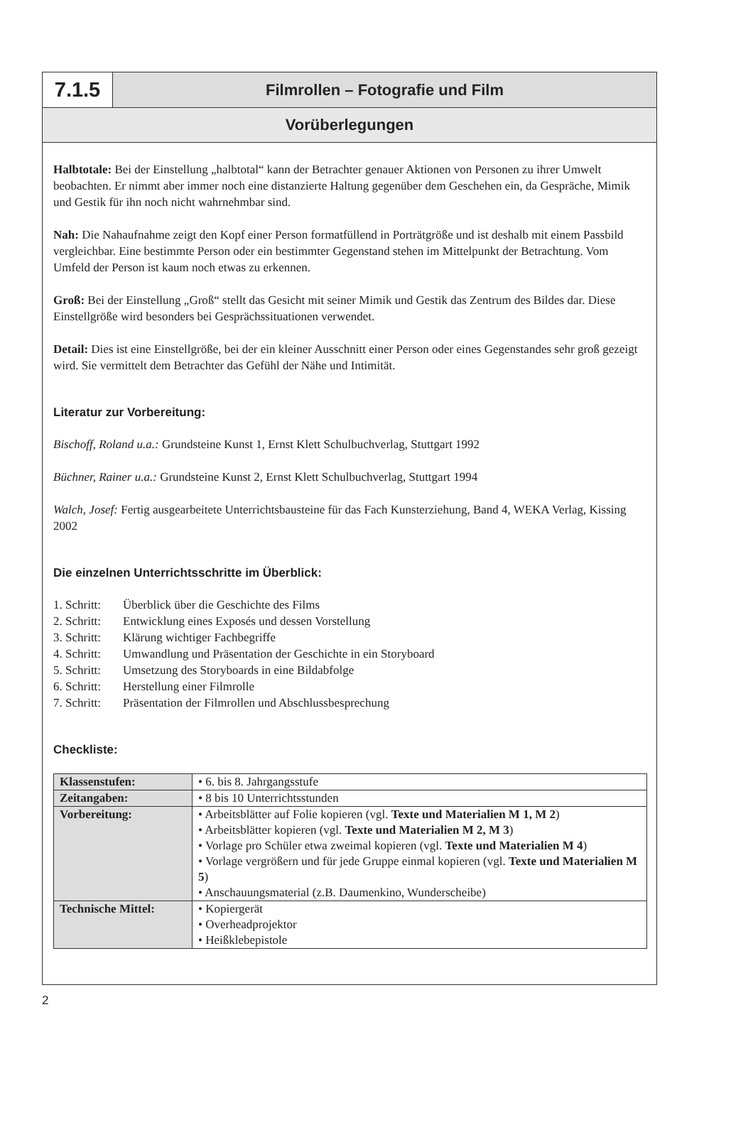7.1.5
Filmrollen – Fotografie und Film
Vorüberlegungen
Halbtotale: Bei der Einstellung „halbtotal“ kann der Betrachter genauer Aktionen von Personen zu ihrer Umwelt beobachten. Er nimmt aber immer noch eine distanzierte Haltung gegenüber dem Geschehen ein, da Gespräche, Mimik und Gestik für ihn noch nicht wahrnehmbar sind.
Nah: Die Nahaufnahme zeigt den Kopf einer Person formatfüllend in Porträtgröße und ist deshalb mit einem Passbild vergleichbar. Eine bestimmte Person oder ein bestimmter Gegenstand stehen im Mittelpunkt der Betrachtung. Vom Umfeld der Person ist kaum noch etwas zu erkennen.
Groß: Bei der Einstellung „Groß“ stellt das Gesicht mit seiner Mimik und Gestik das Zentrum des Bildes dar. Diese Einstellgröße wird besonders bei Gesprächssituationen verwendet.
Detail: Dies ist eine Einstellgröße, bei der ein kleiner Ausschnitt einer Person oder eines Gegenstandes sehr groß gezeigt wird. Sie vermittelt dem Betrachter das Gefühl der Nähe und Intimität.
Literatur zur Vorbereitung:
Bischoff, Roland u.a.: Grundsteine Kunst 1, Ernst Klett Schulbuchverlag, Stuttgart 1992
Büchner, Rainer u.a.: Grundsteine Kunst 2, Ernst Klett Schulbuchverlag, Stuttgart 1994
Walch, Josef: Fertig ausgearbeitete Unterrichtsbausteine für das Fach Kunsterziehung, Band 4, WEKA Verlag, Kissing 2002
Die einzelnen Unterrichtsschritte im Überblick:
1. Schritt: Überblick über die Geschichte des Films
2. Schritt: Entwicklung eines Exposés und dessen Vorstellung
3. Schritt: Klärung wichtiger Fachbegriffe
4. Schritt: Umwandlung und Präsentation der Geschichte in ein Storyboard
5. Schritt: Umsetzung des Storyboards in eine Bildabfolge
6. Schritt: Herstellung einer Filmrolle
7. Schritt: Präsentation der Filmrollen und Abschlussbesprechung
Checkliste:
| Klassenstufen: | • 6. bis 8. Jahrgangsstufe |
| Zeitangaben: | • 8 bis 10 Unterrichtsstunden |
| Vorbereitung: | • Arbeitsblätter auf Folie kopieren (vgl. Texte und Materialien M 1, M 2 ) • Arbeitsblätter kopieren (vgl. Texte und Materialien M 2, M 3 ) • Vorlage pro Schüler etwa zweimal kopieren (vgl. Texte und Materialien M 4 ) • Vorlage vergrößern und für jede Gruppe einmal kopieren (vgl. Texte und Materialien M 5 ) • Anschauungsmaterial (z.B. Daumenkino, Wunderscheibe) |
| Technische Mittel: | • Kopiergerät • Overheadprojektor • Heißklebepistole |
2